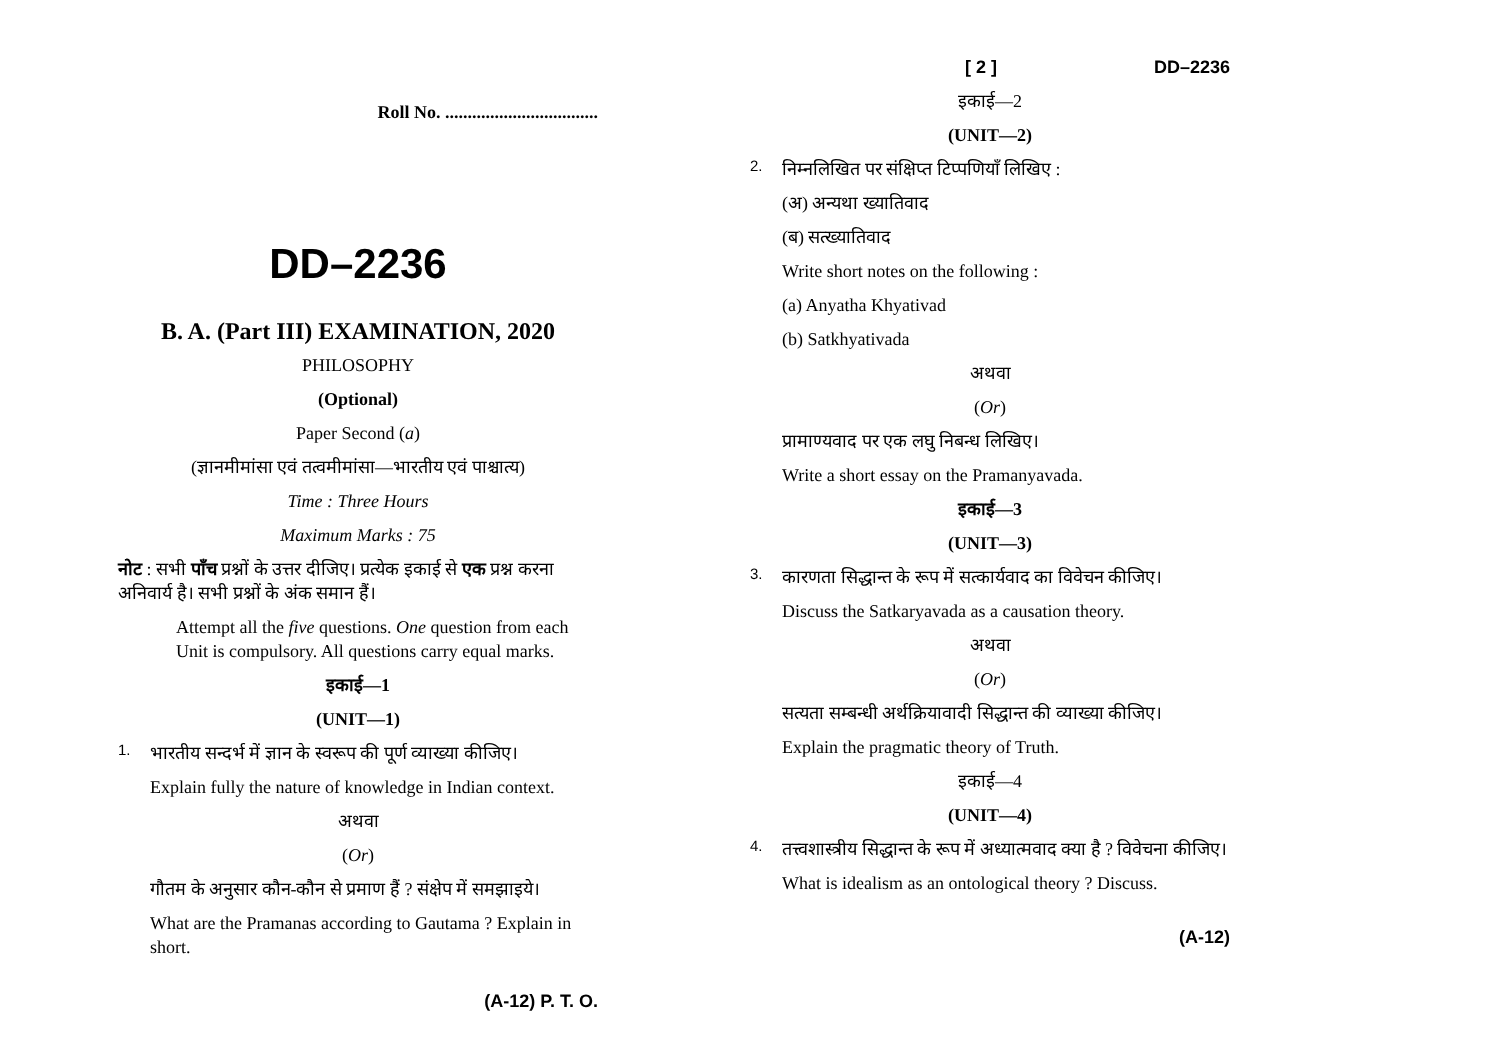Roll No. ..................................
DD–2236
B. A. (Part III) EXAMINATION, 2020
PHILOSOPHY
(Optional)
Paper Second (a)
(ज्ञानमीमांसा एवं तत्वमीमांसा—भारतीय एवं पाश्चात्य)
Time : Three Hours
Maximum Marks : 75
नोट : सभी पाँच प्रश्नों के उत्तर दीजिए। प्रत्येक इकाई से एक प्रश्न करना अनिवार्य है। सभी प्रश्नों के अंक समान हैं।
Attempt all the five questions. One question from each Unit is compulsory. All questions carry equal marks.
इकाई—1
(UNIT—1)
1.
भारतीय सन्दर्भ में ज्ञान के स्वरूप की पूर्ण व्याख्या कीजिए।
Explain fully the nature of knowledge in Indian context.
अथवा
(Or)
गौतम के अनुसार कौन-कौन से प्रमाण हैं ? संक्षेप में समझाइये।
What are the Pramanas according to Gautama ? Explain in short.
(A-12) P. T. O.
[ 2 ] DD–2236
इकाई—2
(UNIT—2)
2.
निम्नलिखित पर संक्षिप्त टिप्पणियाँ लिखिए :
(अ) अन्यथा ख्यातिवाद
(ब) सत्ख्यातिवाद
Write short notes on the following :
(a) Anyatha Khyativad
(b) Satkhyativada
अथवा
(Or)
प्रामाण्यवाद पर एक लघु निबन्ध लिखिए।
Write a short essay on the Pramanyavada.
इकाई—3
(UNIT—3)
3.
कारणता सिद्धान्त के रूप में सत्कार्यवाद का विवेचन कीजिए।
Discuss the Satkaryavada as a causation theory.
अथवा
(Or)
सत्यता सम्बन्धी अर्थक्रियावादी सिद्धान्त की व्याख्या कीजिए।
Explain the pragmatic theory of Truth.
इकाई—4
(UNIT—4)
4.
तत्त्वशास्त्रीय सिद्धान्त के रूप में अध्यात्मवाद क्या है ? विवेचना कीजिए।
What is idealism as an ontological theory ? Discuss.
(A-12)